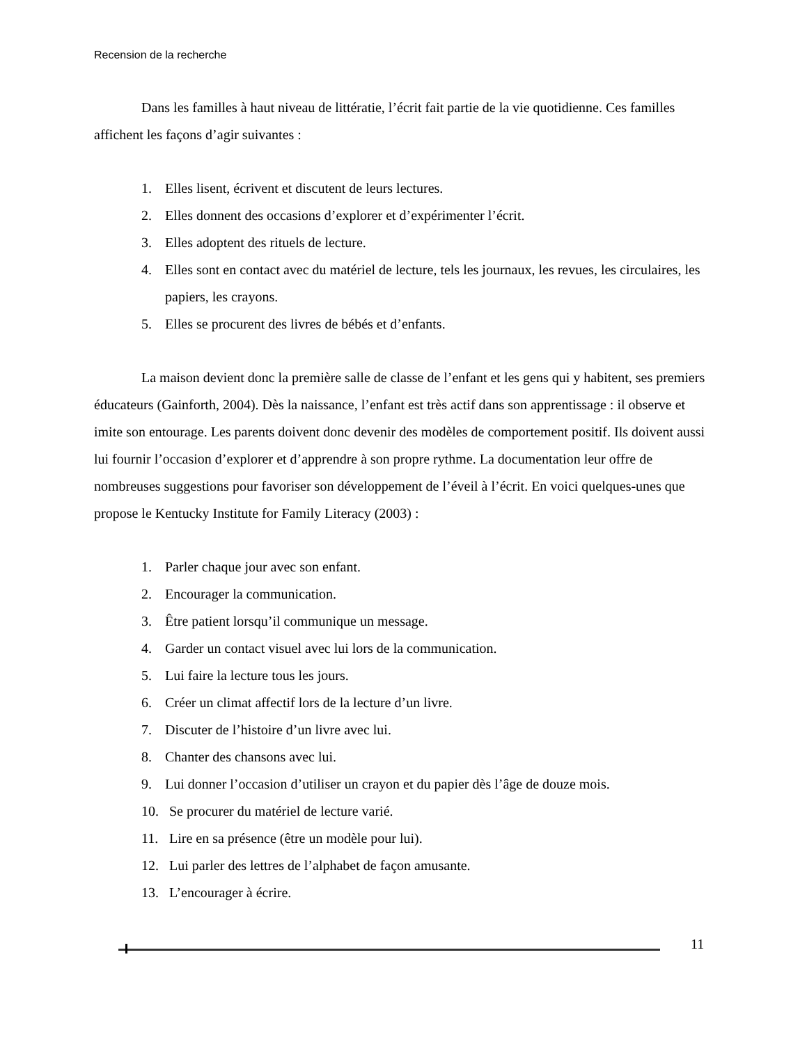Recension de la recherche
Dans les familles à haut niveau de littératie, l’écrit fait partie de la vie quotidienne. Ces familles affichent les façons d’agir suivantes :
1. Elles lisent, écrivent et discutent de leurs lectures.
2. Elles donnent des occasions d’explorer et d’expérimenter l’écrit.
3. Elles adoptent des rituels de lecture.
4. Elles sont en contact avec du matériel de lecture, tels les journaux, les revues, les circulaires, les papiers, les crayons.
5. Elles se procurent des livres de bébés et d’enfants.
La maison devient donc la première salle de classe de l’enfant et les gens qui y habitent, ses premiers éducateurs (Gainforth, 2004). Dès la naissance, l’enfant est très actif dans son apprentissage : il observe et imite son entourage. Les parents doivent donc devenir des modèles de comportement positif. Ils doivent aussi lui fournir l’occasion d’explorer et d’apprendre à son propre rythme. La documentation leur offre de nombreuses suggestions pour favoriser son développement de l’éveil à l’écrit. En voici quelques-unes que propose le Kentucky Institute for Family Literacy (2003) :
1. Parler chaque jour avec son enfant.
2. Encourager la communication.
3. Être patient lorsqu’il communique un message.
4. Garder un contact visuel avec lui lors de la communication.
5. Lui faire la lecture tous les jours.
6. Créer un climat affectif lors de la lecture d’un livre.
7. Discuter de l’histoire d’un livre avec lui.
8. Chanter des chansons avec lui.
9. Lui donner l’occasion d’utiliser un crayon et du papier dès l’âge de douze mois.
10. Se procurer du matériel de lecture varié.
11. Lire en sa présence (être un modèle pour lui).
12. Lui parler des lettres de l’alphabet de façon amusante.
13. L’encourager à écrire.
11